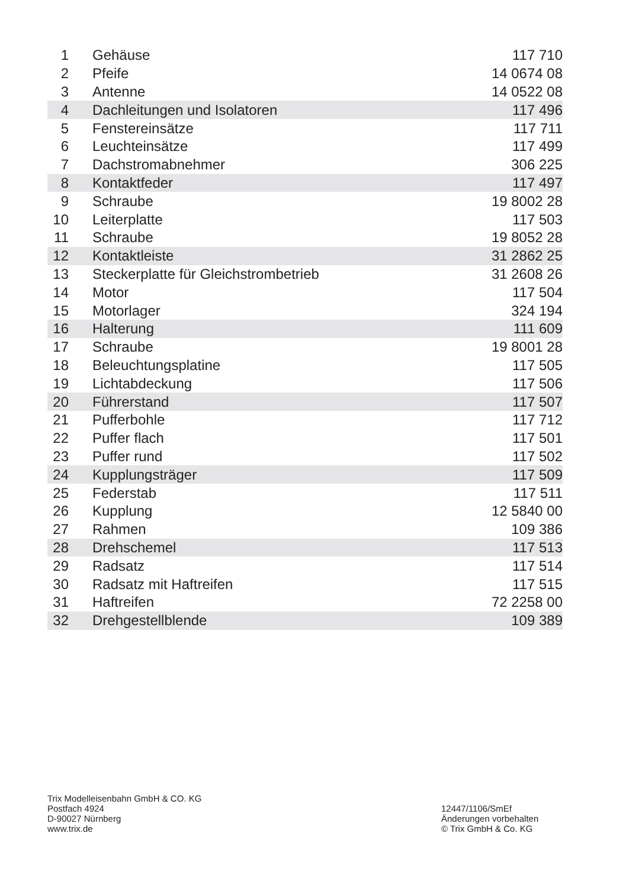| 1 | Gehäuse | 117 710 |
| 2 | Pfeife | 14 0674 08 |
| 3 | Antenne | 14 0522 08 |
| 4 | Dachleitungen und Isolatoren | 117 496 |
| 5 | Fenstereinsätze | 117 711 |
| 6 | Leuchteinsätze | 117 499 |
| 7 | Dachstromabnehmer | 306 225 |
| 8 | Kontaktfeder | 117 497 |
| 9 | Schraube | 19 8002 28 |
| 10 | Leiterplatte | 117 503 |
| 11 | Schraube | 19 8052 28 |
| 12 | Kontaktleiste | 31 2862 25 |
| 13 | Steckerplatte für Gleichstrombetrieb | 31 2608 26 |
| 14 | Motor | 117 504 |
| 15 | Motorlager | 324 194 |
| 16 | Halterung | 111 609 |
| 17 | Schraube | 19 8001 28 |
| 18 | Beleuchtungsplatine | 117 505 |
| 19 | Lichtabdeckung | 117 506 |
| 20 | Führerstand | 117 507 |
| 21 | Pufferbohle | 117 712 |
| 22 | Puffer flach | 117 501 |
| 23 | Puffer rund | 117 502 |
| 24 | Kupplungsträger | 117 509 |
| 25 | Federstab | 117 511 |
| 26 | Kupplung | 12 5840 00 |
| 27 | Rahmen | 109 386 |
| 28 | Drehschemel | 117 513 |
| 29 | Radsatz | 117 514 |
| 30 | Radsatz mit Haftreifen | 117 515 |
| 31 | Haftreifen | 72 2258 00 |
| 32 | Drehgestellblende | 109 389 |
Trix Modelleisenbahn GmbH & CO. KG
Postfach 4924
D-90027 Nürnberg
www.trix.de
12447/1106/SmEf
Änderungen vorbehalten
© Trix GmbH & Co. KG